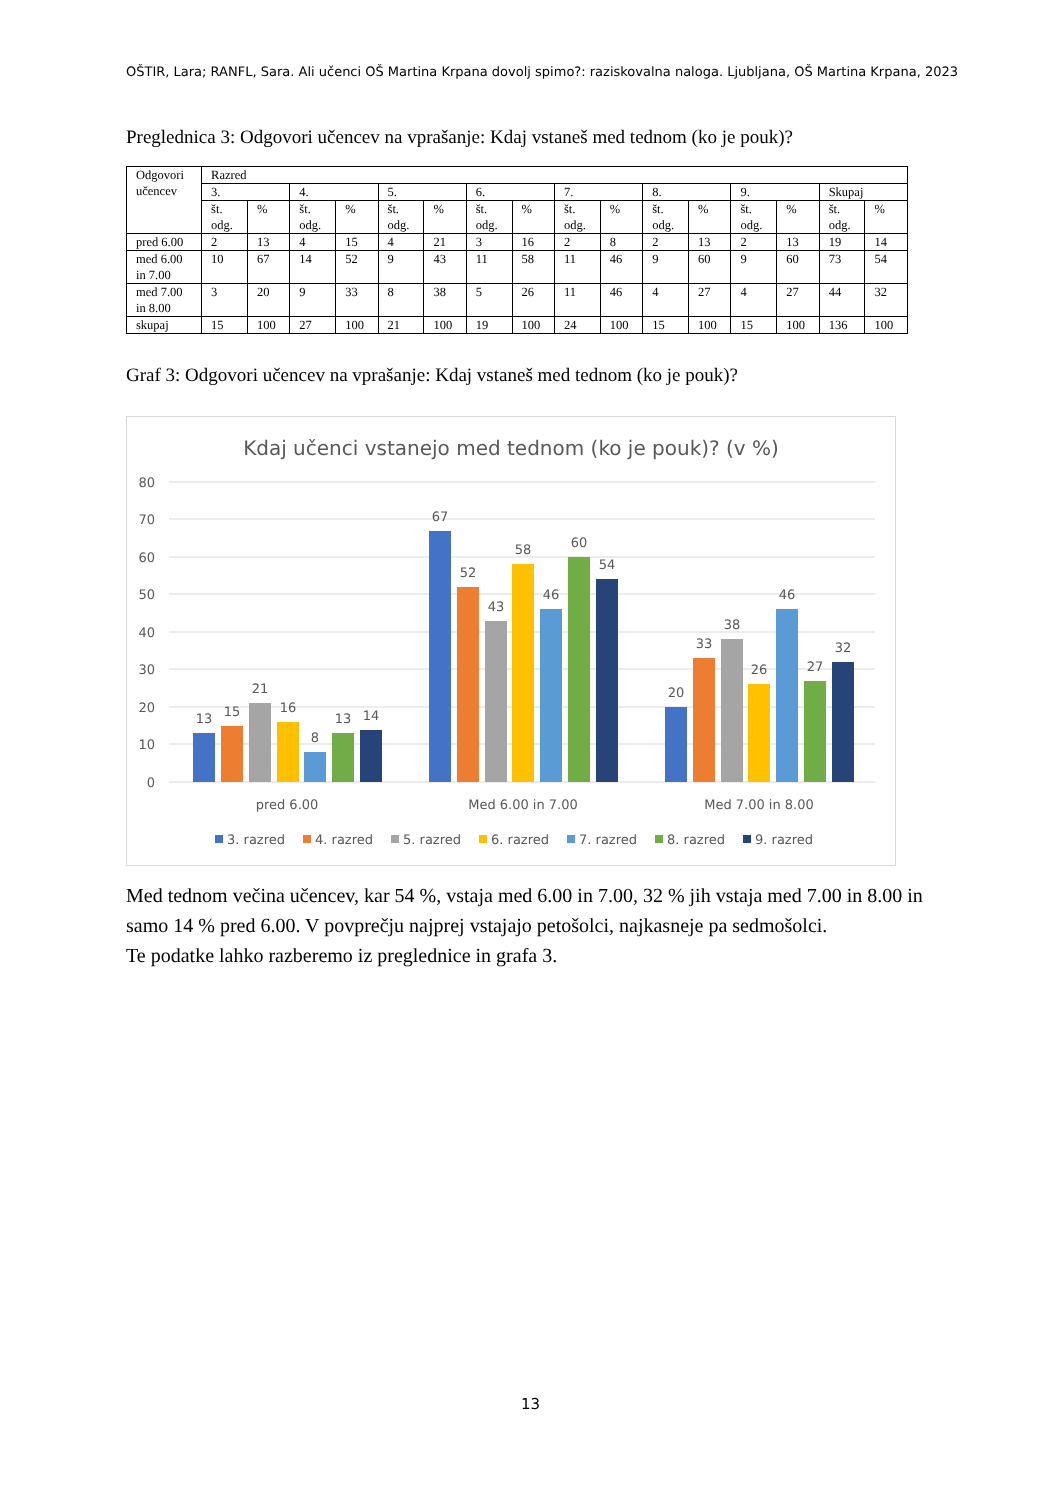OŠTIR, Lara; RANFL, Sara. Ali učenci OŠ Martina Krpana dovolj spimo?: raziskovalna naloga. Ljubljana, OŠ Martina Krpana, 2023
Preglednica 3: Odgovori učencev na vprašanje: Kdaj vstaneš med tednom (ko je pouk)?
| Odgovori učencev | Razred | | | | | | | | | | | | | | | |
| --- | --- | --- | --- | --- | --- | --- | --- | --- | --- | --- | --- | --- | --- | --- | --- | --- |
| | 3. | | 4. | | 5. | | 6. | | 7. | | 8. | | 9. | | Skupaj | |
| | št. odg. | % | št. odg. | % | št. odg. | % | št. odg. | % | št. odg. | % | št. odg. | % | št. odg. | % | št. odg. | % |
| pred 6.00 | 2 | 13 | 4 | 15 | 4 | 21 | 3 | 16 | 2 | 8 | 2 | 13 | 2 | 13 | 19 | 14 |
| med 6.00 in 7.00 | 10 | 67 | 14 | 52 | 9 | 43 | 11 | 58 | 11 | 46 | 9 | 60 | 9 | 60 | 73 | 54 |
| med 7.00 in 8.00 | 3 | 20 | 9 | 33 | 8 | 38 | 5 | 26 | 11 | 46 | 4 | 27 | 4 | 27 | 44 | 32 |
| skupaj | 15 | 100 | 27 | 100 | 21 | 100 | 19 | 100 | 24 | 100 | 15 | 100 | 15 | 100 | 136 | 100 |
Graf 3: Odgovori učencev na vprašanje: Kdaj vstaneš med tednom (ko je pouk)?
Kdaj učenci vstanejo med tednom (ko je pouk)? (v %)
80
70
60
50
40
30
20
10
0
13
15
21
16
8
13
14
67
52
43
58
46
60
54
20
33
38
26
46
27
32
pred 6.00
Med 6.00 in 7.00
Med 7.00 in 8.00
3. razred
4. razred
5. razred
6. razred
7. razred
8. razred
9. razred
Med tednom večina učencev, kar 54 %, vstaja med 6.00 in 7.00, 32 % jih vstaja med 7.00 in 8.00 in samo 14 % pred 6.00. V povprečju najprej vstajajo petošolci, najkasneje pa sedmošolci.
Te podatke lahko razberemo iz preglednice in grafa 3.
13